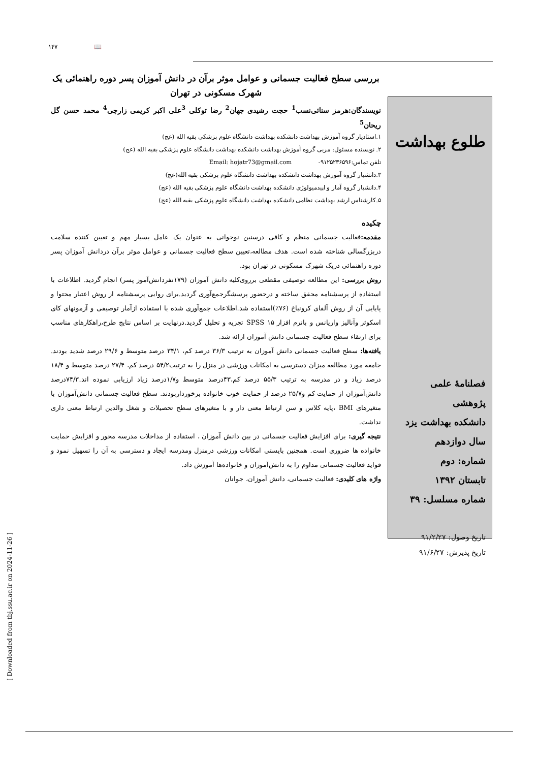۱۴۷ 📖
بررسی سطح فعالیت جسمانی و عوامل موثر برآن در دانش آموزان پسر دوره راهنمائی یک شهرک مسکونی در تهران
نویسندگان:هرمز سنائی‌نسب<sup>1</sup> حجت رشیدی جهان<sup>2</sup> رضا توکلی <sup>3</sup>علی اکبر کریمی زارچی<sup>4</sup> محمد حسن گل ریحان<sup>5</sup>
۱.استادیار گروه آموزش بهداشت دانشکده بهداشت دانشگاه علوم پزشکی بقیه الله (عج)
۲. نویسنده مسئول: مربی گروه آموزش بهداشت دانشکده بهداشت دانشگاه علوم پزشکی بقیه الله (عج)
تلفن تماس:۰۹۱۲۵۲۳۶۵۹۶ Email: hojatr73@gmail.com
۳.دانشیار گروه آموزش بهداشت دانشکده بهداشت دانشگاه علوم پزشکی بقیه الله(عج)
۴.دانشیار گروه آمار و اپیدمیولوژی دانشکده بهداشت دانشگاه علوم پزشکی بقیه الله (عج)
۵.کارشناس ارشد بهداشت نظامی دانشکده بهداشت دانشگاه علوم پزشکی بقیه الله (عج)
چکیده
مقدمه: فعالیت جسمانی منظم و کافی درسنین نوجوانی به عنوان یک عامل بسیار مهم و تعیین کننده سلامت دربزرگسالی شناخته شده است. هدف مطالعه،تعیین سطح فعالیت جسمانی و عوامل موثر برآن دردانش آموزان پسر دوره راهنمائی دریک شهرک مسکونی در تهران بود.
روش بررسی: این مطالعه توصیفی مقطعی برروی‌کلیه دانش آموزان (۱۷۹نفردانش‌آموز پسر) انجام گردید. اطلاعات با استفاده از پرسشنامه محقق ساخته و درحضور پرسشگرجمع‌آوری گردید.برای روایی پرسشنامه از روش اعتبار محتوا و پایایی آن از روش آلفای کرونباخ (۷۶٪)استفاده شد.اطلاعات جمع‌آوری شده با استفاده ازآمار توصیفی و آزمونهای کای اسکوئر وآنالیز واریانس و بانرم افزار ۱۵ SPSS تجزیه و تحلیل گردید.درنهایت بر اساس نتایج طرح،راهکارهای مناسب برای ارتقاء سطح فعالیت جسمانی دانش آموزان ارائه شد.
یافته‌ها: سطح فعالیت جسمانی دانش آموزان به ترتیب ۳۶/۳ درصد کم، ۳۴/۱ درصد متوسط و ۲۹/۶ درصد شدید بودند. جامعه مورد مطالعه میزان دسترسی به امکانات ورزشی در منزل را به ترتیب۵۴/۲ درصد کم، ۲۷/۴ درصد متوسط و ۱۸/۴ درصد زیاد و در مدرسه به ترتیب ۵۵/۳ درصد کم،۴۳درصد متوسط و۱/۷درصد زیاد ارزیابی نموده اند.۷۴/۳درصد دانش‌آموزان از حمایت کم و۲۵/۷ درصد از حمایت خوب خانواده برخورداربودند. سطح فعالیت جسمانی دانش‌آموزان با متغیرهای BMI ،پایه کلاس و سن ارتباط معنی دار و با متغیرهای سطح تحصیلات و شغل والدین ارتباط معنی داری نداشت.
نتیجه گیری: برای افزایش فعالیت جسمانی در بین دانش آموزان ، استفاده از مداخلات مدرسه محور و افزایش حمایت خانواده ها ضروری است. همچنین بایستی امکانات ورزشی درمنزل ومدرسه ایجاد و دسترسی به آن را تسهیل نمود و فواید فعالیت جسمانی مداوم را به دانش‌آموزان و خانواده‌ها آموزش داد.
واژه های کلیدی: فعالیت جسمانی، دانش آموزان، جوانان
طلوع بهداشت
فصلنامهٔ علمی پژوهشی
دانشکده بهداشت یزد
سال دوازدهم
شماره: دوم
تابستان ۱۳۹۲
شماره مسلسل: ۳۹
تاریخ وصول: ۹۱/۲/۲۷
تاریخ پذیرش: ۹۱/۶/۲۷
[ Downloaded from tbj.ssu.ac.ir on 2024-11-26 ]